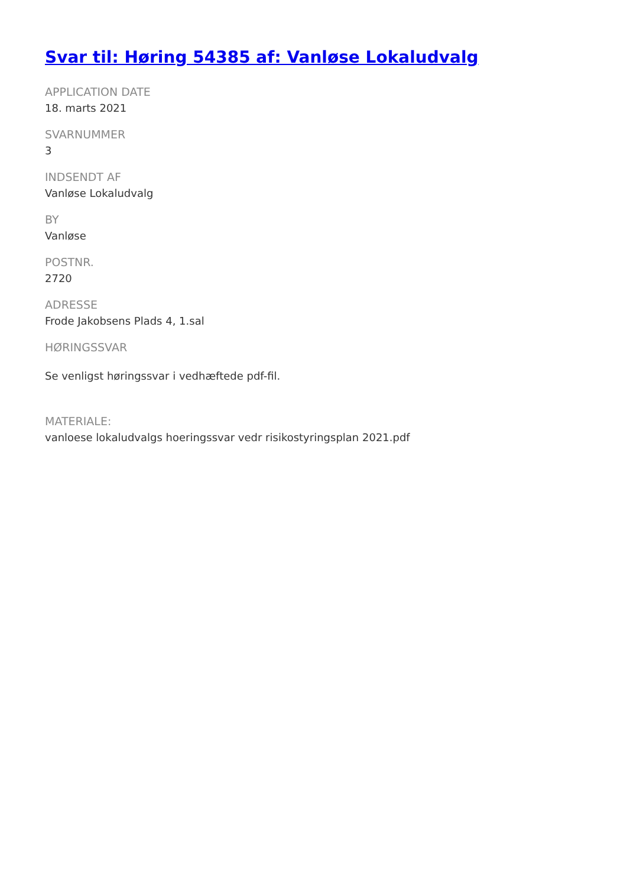Svar til: Høring 54385 af: Vanløse Lokaludvalg
APPLICATION DATE
18. marts 2021
SVARNUMMER
3
INDSENDT AF
Vanløse Lokaludvalg
BY
Vanløse
POSTNR.
2720
ADRESSE
Frode Jakobsens Plads 4, 1.sal
HØRINGSSVAR
Se venligst høringssvar i vedhæftede pdf-fil.
MATERIALE:
vanloese lokaludvalgs hoeringssvar vedr risikostyringsplan 2021.pdf